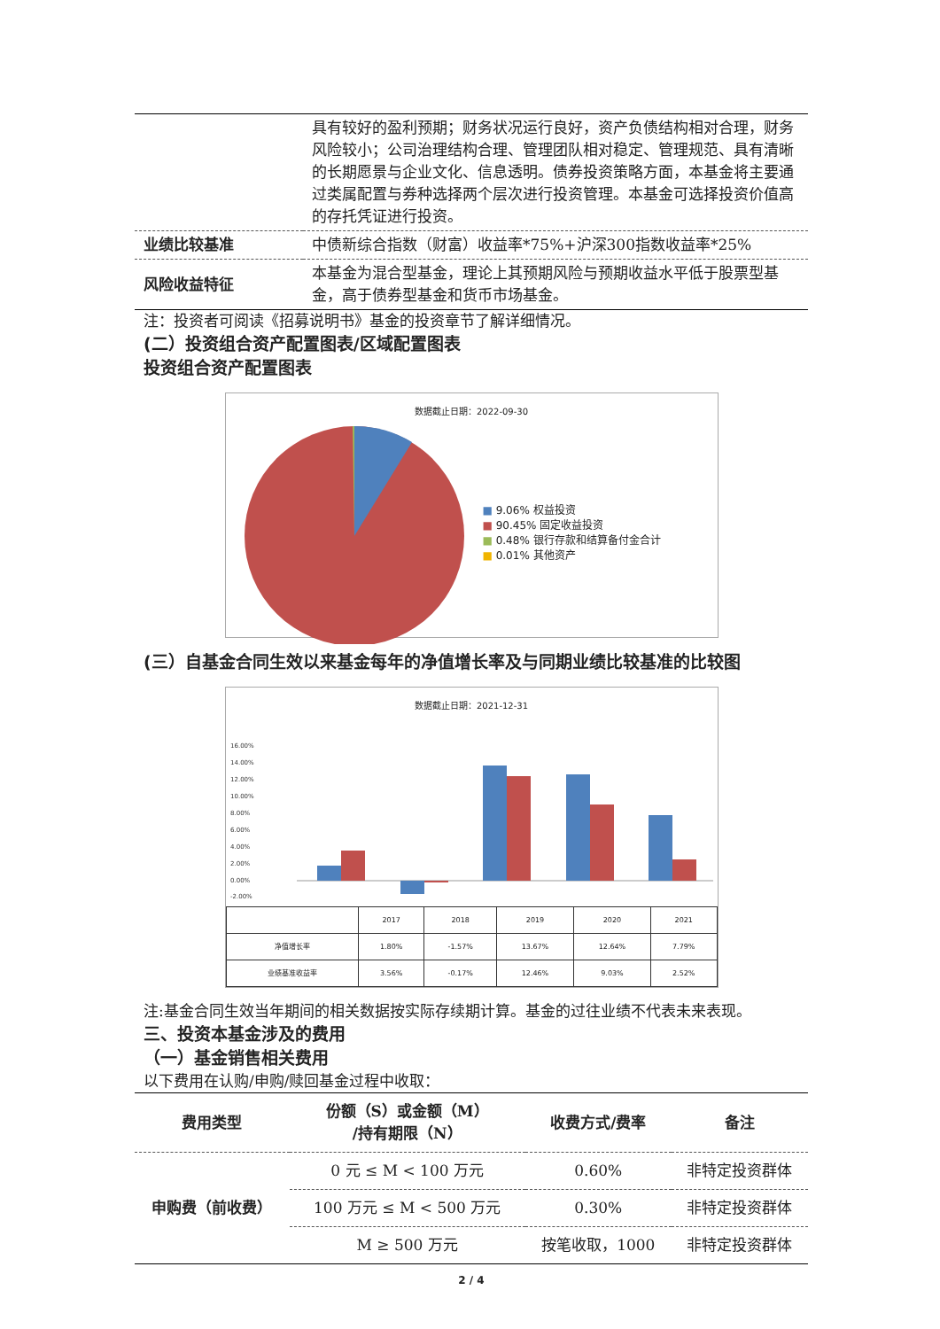| | 具有较好的盈利预期；财务状况运行良好，资产负债结构相对合理，财务风险较小；公司治理结构合理、管理团队相对稳定、管理规范、具有清晰的长期愿景与企业文化、信息透明。债券投资策略方面，本基金将主要通过类属配置与券种选择两个层次进行投资管理。本基金可选择投资价值高的存托凭证进行投资。 |
| 业绩比较基准 | 中债新综合指数（财富）收益率*75%+沪深300指数收益率*25% |
| 风险收益特征 | 本基金为混合型基金，理论上其预期风险与预期收益水平低于股票型基金，高于债券型基金和货币市场基金。 |
注：投资者可阅读《招募说明书》基金的投资章节了解详细情况。
(二）投资组合资产配置图表/区域配置图表
投资组合资产配置图表
数据截止日期：2022-09-30
■ 9.06% 权益投资
■ 90.45% 固定收益投资
■ 0.48% 银行存款和结算备付金合计
■ 0.01% 其他资产
(三）自基金合同生效以来基金每年的净值增长率及与同期业绩比较基准的比较图
数据截止日期：2021-12-31
16.00%
14.00%
12.00%
10.00%
8.00%
6.00%
4.00%
2.00%
0.00%
-2.00%
| | 2017 | 2018 | 2019 | 2020 | 2021 |
| 净值增长率 | 1.80% | -1.57% | 13.67% | 12.64% | 7.79% |
| 业绩基准收益率 | 3.56% | -0.17% | 12.46% | 9.03% | 2.52% |
注:基金合同生效当年期间的相关数据按实际存续期计算。基金的过往业绩不代表未来表现。
三、投资本基金涉及的费用
（一）基金销售相关费用
以下费用在认购/申购/赎回基金过程中收取：
| 费用类型 | 份额（S）或金额（M） /持有期限（N） | 收费方式/费率 | 备注 |
| --- | --- | --- | --- |
| 申购费（前收费） | 0 元 ≤ M < 100 万元 | 0.60% | 非特定投资群体 |
| | 100 万元 ≤ M < 500 万元 | 0.30% | 非特定投资群体 |
| | M ≥ 500 万元 | 按笔收取，1000 | 非特定投资群体 |
2 / 4